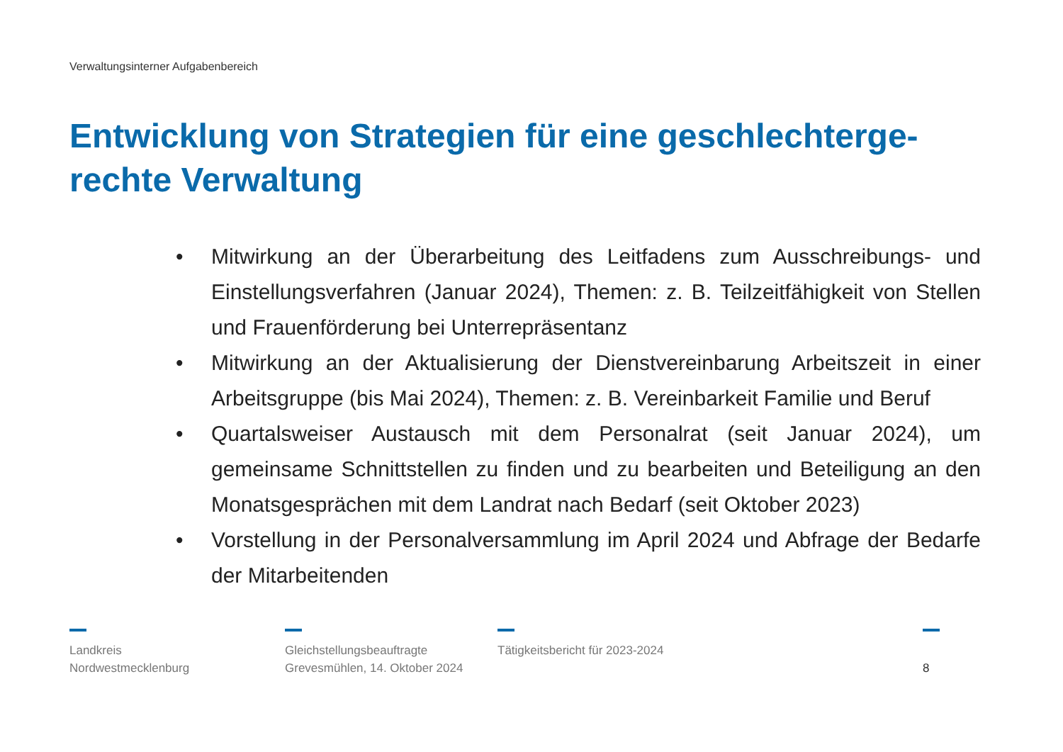Verwaltungsinterner Aufgabenbereich
Entwicklung von Strategien für eine geschlechterge-
rechte Verwaltung
• Mitwirkung an der Überarbeitung des Leitfadens zum Ausschreibungs- und Einstellungsverfahren (Januar 2024), Themen: z. B. Teilzeitfähigkeit von Stellen und Frauenförderung bei Unterrepräsentanz
• Mitwirkung an der Aktualisierung der Dienstvereinbarung Arbeitszeit in einer Arbeitsgruppe (bis Mai 2024), Themen: z. B. Vereinbarkeit Familie und Beruf
• Quartalsweiser Austausch mit dem Personalrat (seit Januar 2024), um gemeinsame Schnittstellen zu finden und zu bearbeiten und Beteiligung an den Monatsgesprächen mit dem Landrat nach Bedarf (seit Oktober 2023)
• Vorstellung in der Personalversammlung im April 2024 und Abfrage der Bedarfe der Mitarbeitenden
Landkreis
Nordwestmecklenburg
Gleichstellungsbeauftragte
Grevesmühlen, 14. Oktober 2024
Tätigkeitsbericht für 2023-2024
8